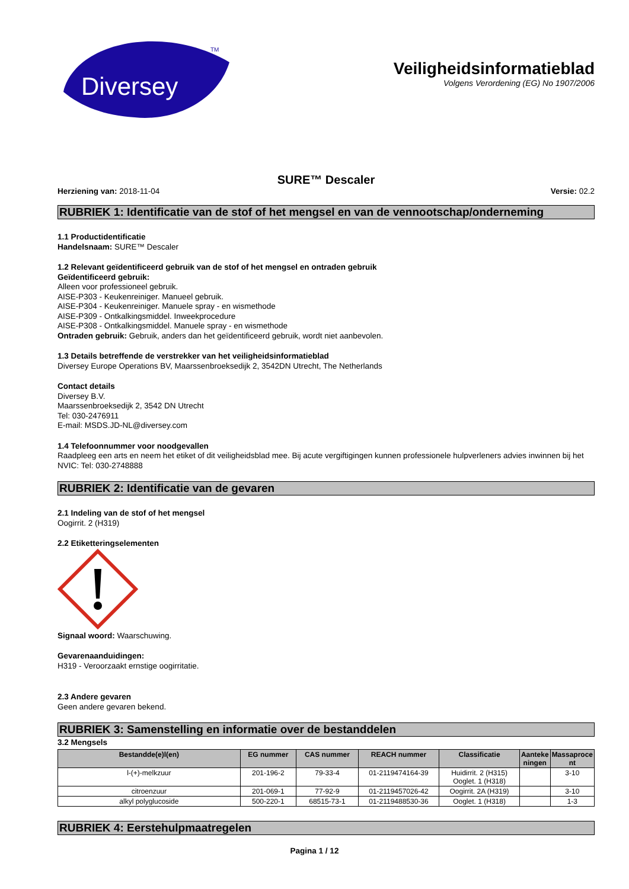Diversey
TM
Veiligheidsinformatieblad
Volgens Verordening (EG) No 1907/2006
SURE™ Descaler
Herziening van: 2018-11-04 Versie: 02.2
RUBRIEK 1: Identificatie van de stof of het mengsel en van de vennootschap/onderneming
1.1 Productidentificatie
Handelsnaam: SURE™ Descaler
1.2 Relevant geïdentificeerd gebruik van de stof of het mengsel en ontraden gebruik
Geïdentificeerd gebruik:
Alleen voor professioneel gebruik.
AISE-P303 - Keukenreiniger. Manueel gebruik.
AISE-P304 - Keukenreiniger. Manuele spray - en wismethode
AISE-P309 - Ontkalkingsmiddel. Inweekprocedure
AISE-P308 - Ontkalkingsmiddel. Manuele spray - en wismethode
Ontraden gebruik: Gebruik, anders dan het geïdentificeerd gebruik, wordt niet aanbevolen.
1.3 Details betreffende de verstrekker van het veiligheidsinformatieblad
Diversey Europe Operations BV, Maarssenbroeksedijk 2, 3542DN Utrecht, The Netherlands
Contact details
Diversey B.V.
Maarssenbroeksedijk 2, 3542 DN Utrecht
Tel: 030-2476911
E-mail: MSDS.JD-NL@diversey.com
1.4 Telefoonnummer voor noodgevallen
Raadpleeg een arts en neem het etiket of dit veiligheidsblad mee. Bij acute vergiftigingen kunnen professionele hulpverleners advies inwinnen bij het NVIC: Tel: 030-2748888
RUBRIEK 2: Identificatie van de gevaren
2.1 Indeling van de stof of het mengsel
Oogirrit. 2 (H319)
2.2 Etiketteringselementen
Signaal woord: Waarschuwing.
Gevarenaanduidingen:
H319 - Veroorzaakt ernstige oogirritatie.
2.3 Andere gevaren
Geen andere gevaren bekend.
RUBRIEK 3: Samenstelling en informatie over de bestanddelen
3.2 Mengsels
| Bestandde(e)l(en) | EG nummer | CAS nummer | REACH nummer | Classificatie | Aanteke ningen | Massaproce nt |
| --- | --- | --- | --- | --- | --- | --- |
| l-(+)-melkzuur | 201-196-2 | 79-33-4 | 01-2119474164-39 | Huidirrit. 2 (H315) Ooglet. 1 (H318) | | 3-10 |
| citroenzuur | 201-069-1 | 77-92-9 | 01-2119457026-42 | Oogirrit. 2A (H319) | | 3-10 |
| alkyl polyglucoside | 500-220-1 | 68515-73-1 | 01-2119488530-36 | Ooglet. 1 (H318) | | 1-3 |
RUBRIEK 4: Eerstehulpmaatregelen
Pagina 1 / 12